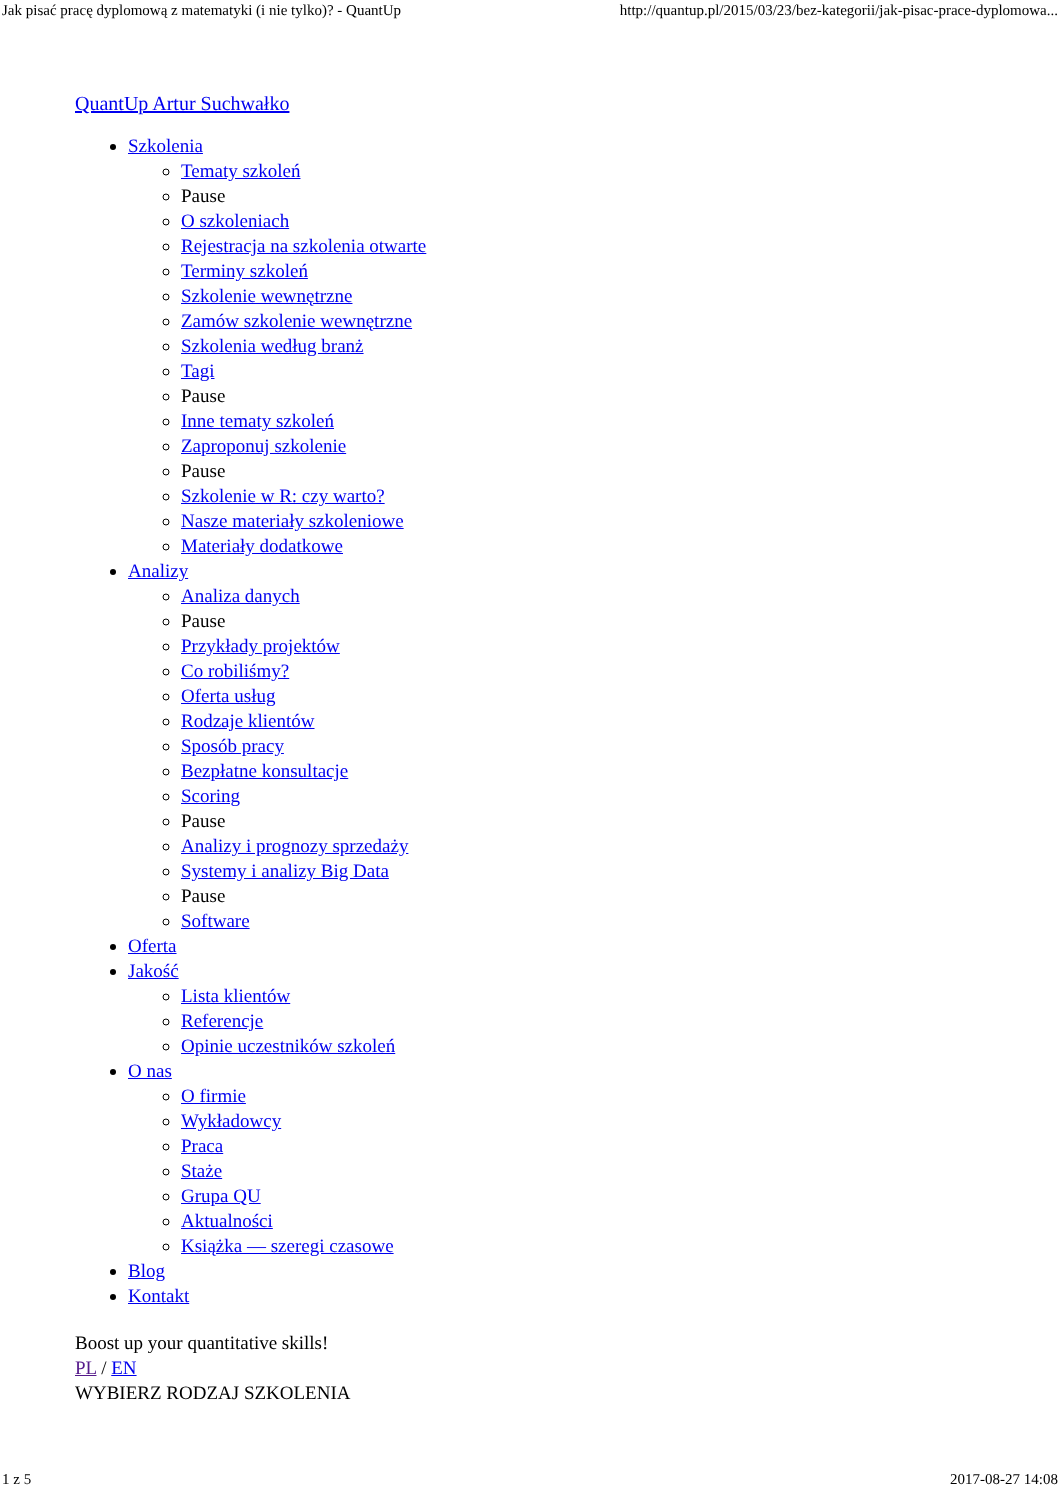Jak pisać pracę dyplomową z matematyki (i nie tylko)? - QuantUp http://quantup.pl/2015/03/23/bez-kategorii/jak-pisac-prace-dyplomowa...
QuantUp Artur Suchwałko
Szkolenia
Tematy szkoleń
Pause
O szkoleniach
Rejestracja na szkolenia otwarte
Terminy szkoleń
Szkolenie wewnętrzne
Zamów szkolenie wewnętrzne
Szkolenia według branż
Tagi
Pause
Inne tematy szkoleń
Zaproponuj szkolenie
Pause
Szkolenie w R: czy warto?
Nasze materiały szkoleniowe
Materiały dodatkowe
Analizy
Analiza danych
Pause
Przykłady projektów
Co robiliśmy?
Oferta usług
Rodzaje klientów
Sposób pracy
Bezpłatne konsultacje
Scoring
Pause
Analizy i prognozy sprzedaży
Systemy i analizy Big Data
Pause
Software
Oferta
Jakość
Lista klientów
Referencje
Opinie uczestników szkoleń
O nas
O firmie
Wykładowcy
Praca
Staże
Grupa QU
Aktualności
Książka — szeregi czasowe
Blog
Kontakt
Boost up your quantitative skills!
PL / EN
WYBIERZ RODZAJ SZKOLENIA
1 z 5 2017-08-27 14:08